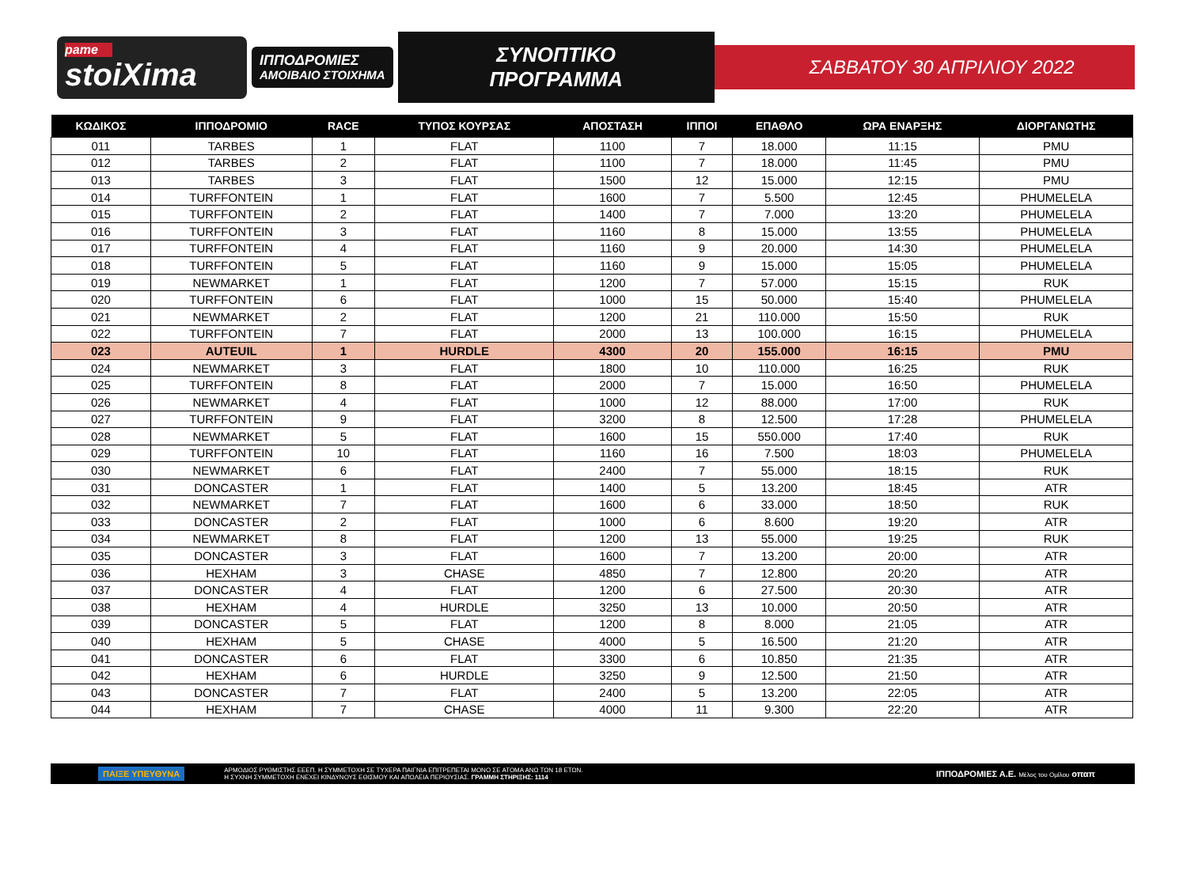pame
stoiXima
ΙΠΠΟΔΡΟΜΙΕΣ
ΑΜΟΙΒΑΙΟ ΣΤΟΙΧΗΜΑ
ΣΥΝΟΠΤΙΚΟ ΠΡΟΓΡΑΜΜΑ ΣΑΒΒΑΤΟΥ 30 ΑΠΡΙΛΙΟΥ 2022
| ΚΩΔΙΚΟΣ | ΙΠΠΟΔΡΟΜΙΟ | RACE | ΤΥΠΟΣ ΚΟΥΡΣΑΣ | ΑΠΟΣΤΑΣΗ | ΙΠΠΟΙ | ΕΠΑΘΛΟ | ΩΡΑ ΕΝΑΡΞΗΣ | ΔΙΟΡΓΑΝΩΤΗΣ |
| --- | --- | --- | --- | --- | --- | --- | --- | --- |
| 011 | TARBES | 1 | FLAT | 1100 | 7 | 18.000 | 11:15 | PMU |
| 012 | TARBES | 2 | FLAT | 1100 | 7 | 18.000 | 11:45 | PMU |
| 013 | TARBES | 3 | FLAT | 1500 | 12 | 15.000 | 12:15 | PMU |
| 014 | TURFFONTEIN | 1 | FLAT | 1600 | 7 | 5.500 | 12:45 | PHUMELELA |
| 015 | TURFFONTEIN | 2 | FLAT | 1400 | 7 | 7.000 | 13:20 | PHUMELELA |
| 016 | TURFFONTEIN | 3 | FLAT | 1160 | 8 | 15.000 | 13:55 | PHUMELELA |
| 017 | TURFFONTEIN | 4 | FLAT | 1160 | 9 | 20.000 | 14:30 | PHUMELELA |
| 018 | TURFFONTEIN | 5 | FLAT | 1160 | 9 | 15.000 | 15:05 | PHUMELELA |
| 019 | NEWMARKET | 1 | FLAT | 1200 | 7 | 57.000 | 15:15 | RUK |
| 020 | TURFFONTEIN | 6 | FLAT | 1000 | 15 | 50.000 | 15:40 | PHUMELELA |
| 021 | NEWMARKET | 2 | FLAT | 1200 | 21 | 110.000 | 15:50 | RUK |
| 022 | TURFFONTEIN | 7 | FLAT | 2000 | 13 | 100.000 | 16:15 | PHUMELELA |
| 023 | AUTEUIL | 1 | HURDLE | 4300 | 20 | 155.000 | 16:15 | PMU |
| 024 | NEWMARKET | 3 | FLAT | 1800 | 10 | 110.000 | 16:25 | RUK |
| 025 | TURFFONTEIN | 8 | FLAT | 2000 | 7 | 15.000 | 16:50 | PHUMELELA |
| 026 | NEWMARKET | 4 | FLAT | 1000 | 12 | 88.000 | 17:00 | RUK |
| 027 | TURFFONTEIN | 9 | FLAT | 3200 | 8 | 12.500 | 17:28 | PHUMELELA |
| 028 | NEWMARKET | 5 | FLAT | 1600 | 15 | 550.000 | 17:40 | RUK |
| 029 | TURFFONTEIN | 10 | FLAT | 1160 | 16 | 7.500 | 18:03 | PHUMELELA |
| 030 | NEWMARKET | 6 | FLAT | 2400 | 7 | 55.000 | 18:15 | RUK |
| 031 | DONCASTER | 1 | FLAT | 1400 | 5 | 13.200 | 18:45 | ATR |
| 032 | NEWMARKET | 7 | FLAT | 1600 | 6 | 33.000 | 18:50 | RUK |
| 033 | DONCASTER | 2 | FLAT | 1000 | 6 | 8.600 | 19:20 | ATR |
| 034 | NEWMARKET | 8 | FLAT | 1200 | 13 | 55.000 | 19:25 | RUK |
| 035 | DONCASTER | 3 | FLAT | 1600 | 7 | 13.200 | 20:00 | ATR |
| 036 | HEXHAM | 3 | CHASE | 4850 | 7 | 12.800 | 20:20 | ATR |
| 037 | DONCASTER | 4 | FLAT | 1200 | 6 | 27.500 | 20:30 | ATR |
| 038 | HEXHAM | 4 | HURDLE | 3250 | 13 | 10.000 | 20:50 | ATR |
| 039 | DONCASTER | 5 | FLAT | 1200 | 8 | 8.000 | 21:05 | ATR |
| 040 | HEXHAM | 5 | CHASE | 4000 | 5 | 16.500 | 21:20 | ATR |
| 041 | DONCASTER | 6 | FLAT | 3300 | 6 | 10.850 | 21:35 | ATR |
| 042 | HEXHAM | 6 | HURDLE | 3250 | 9 | 12.500 | 21:50 | ATR |
| 043 | DONCASTER | 7 | FLAT | 2400 | 5 | 13.200 | 22:05 | ATR |
| 044 | HEXHAM | 7 | CHASE | 4000 | 11 | 9.300 | 22:20 | ATR |
ΠΑΙΞΕ ΥΠΕΥΘΥΝΑ ΑΡΜΟΔΙΟΣ ΡΥΘΜΙΣΤΗΣ ΕΕΕΠ. Η ΣΥΜΜΕΤΟΧΗ ΣΕ ΤΥΧΕΡΑ ΠΑΙΓΝΙΑ ΕΠΙΤΡΕΠΕΤΑΙ ΜΟΝΟ ΣΕ ΑΤΟΜΑ ΑΝΩ ΤΩΝ 18 ΕΤΩΝ.
Η ΣΥΧΝΗ ΣΥΜΜΕΤΟΧΗ ΕΝΕΧΕΙ ΚΙΝΔΥΝΟΥΣ ΕΘΙΣΜΟΥ ΚΑΙ ΑΠΩΛΕΙΑ ΠΕΡΙΟΥΣΙΑΣ. ΓΡΑΜΜΗ ΣΤΗΡΙΞΗΣ: 1114 ΙΠΠΟΔΡΟΜΙΕΣ Α.Ε. Μέλος του Ομίλου οπαπ